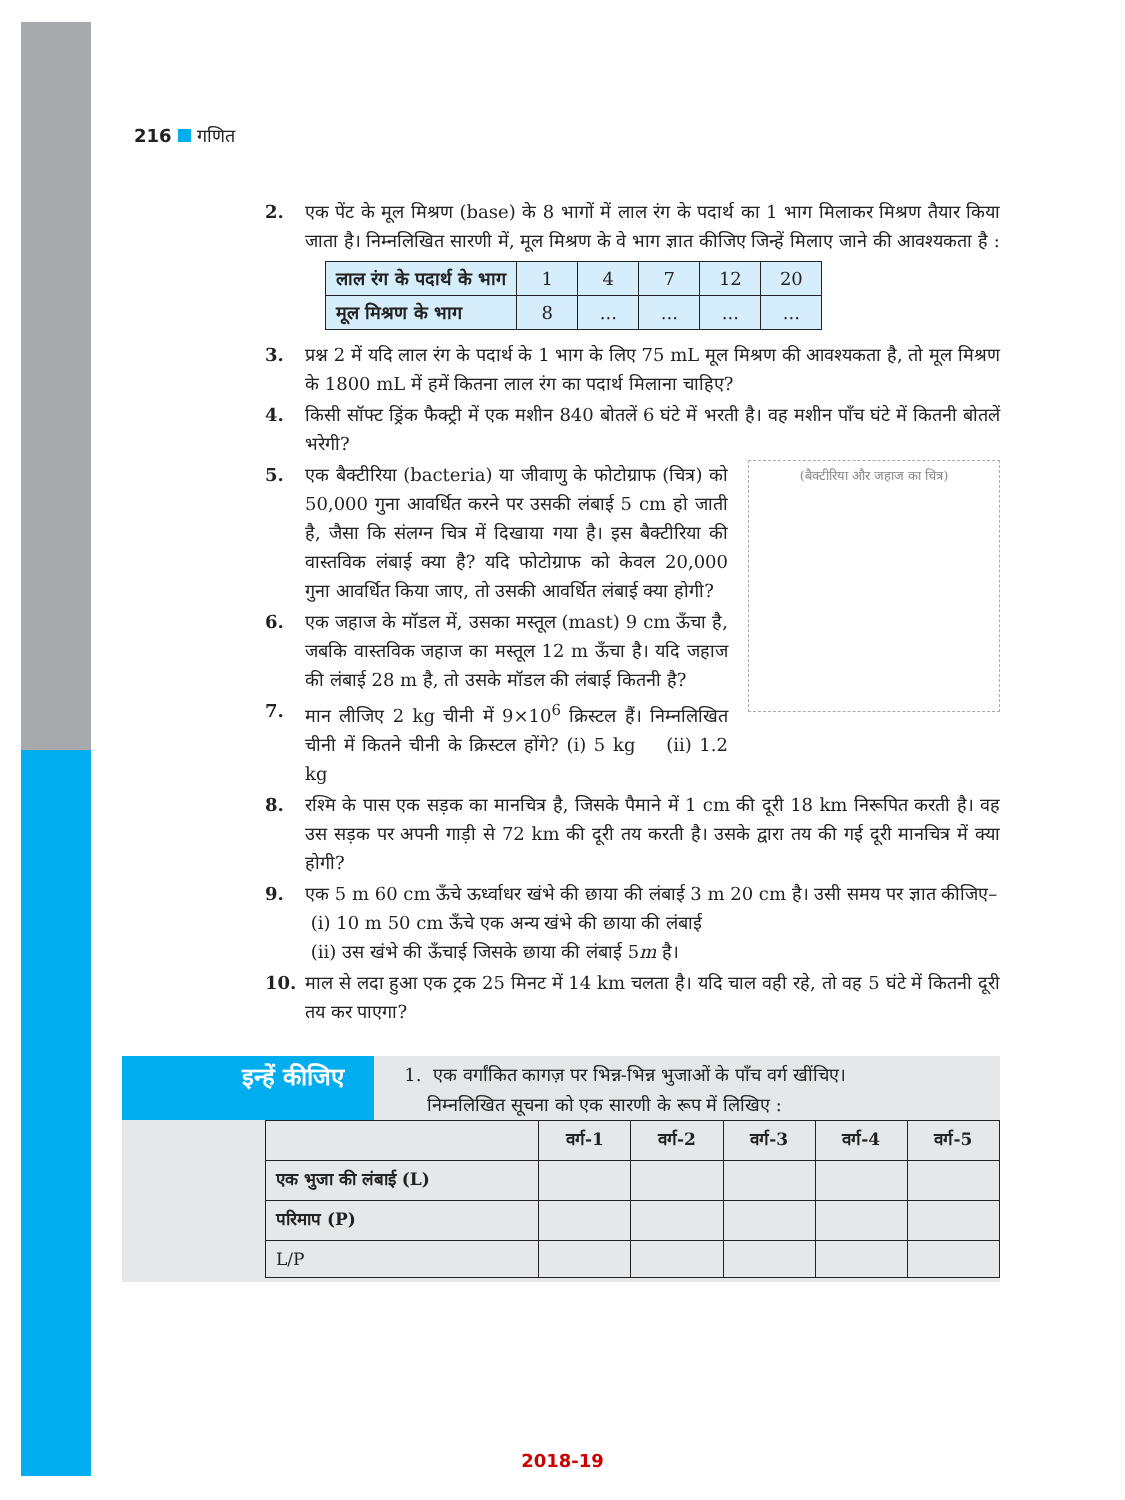216 गणित
2. एक पेंट के मूल मिश्रण (base) के 8 भागों में लाल रंग के पदार्थ का 1 भाग मिलाकर मिश्रण तैयार किया जाता है। निम्नलिखित सारणी में, मूल मिश्रण के वे भाग ज्ञात कीजिए जिन्हें मिलाए जाने की आवश्यकता है :
| लाल रंग के पदार्थ के भाग | 1 | 4 | 7 | 12 | 20 |
| मूल मिश्रण के भाग | 8 | ... | ... | ... | ... |
3. प्रश्न 2 में यदि लाल रंग के पदार्थ के 1 भाग के लिए 75 mL मूल मिश्रण की आवश्यकता है, तो मूल मिश्रण के 1800 mL में हमें कितना लाल रंग का पदार्थ मिलाना चाहिए?
4. किसी सॉफ्ट ड्रिंक फैक्ट्री में एक मशीन 840 बोतलें 6 घंटे में भरती है। वह मशीन पाँच घंटे में कितनी बोतलें भरेगी?
(बैक्टीरिया और जहाज का चित्र)
5. एक बैक्टीरिया (bacteria) या जीवाणु के फोटोग्राफ (चित्र) को 50,000 गुना आवर्धित करने पर उसकी लंबाई 5 cm हो जाती है, जैसा कि संलग्न चित्र में दिखाया गया है। इस बैक्टीरिया की वास्तविक लंबाई क्या है? यदि फोटोग्राफ को केवल 20,000 गुना आवर्धित किया जाए, तो उसकी आवर्धित लंबाई क्या होगी?
6. एक जहाज के मॉडल में, उसका मस्तूल (mast) 9 cm ऊँचा है, जबकि वास्तविक जहाज का मस्तूल 12 m ऊँचा है। यदि जहाज की लंबाई 28 m है, तो उसके मॉडल की लंबाई कितनी है?
7. मान लीजिए 2 kg चीनी में 9×10<sup>6</sup> क्रिस्टल हैं। निम्नलिखित चीनी में कितने चीनी के क्रिस्टल होंगे? (i) 5 kg (ii) 1.2 kg
8. रश्मि के पास एक सड़क का मानचित्र है, जिसके पैमाने में 1 cm की दूरी 18 km निरूपित करती है। वह उस सड़क पर अपनी गाड़ी से 72 km की दूरी तय करती है। उसके द्वारा तय की गई दूरी मानचित्र में क्या होगी?
9. एक 5 m 60 cm ऊँचे ऊर्ध्वाधर खंभे की छाया की लंबाई 3 m 20 cm है। उसी समय पर ज्ञात कीजिए–
(i) 10 m 50 cm ऊँचे एक अन्य खंभे की छाया की लंबाई
(ii) उस खंभे की ऊँचाई जिसके छाया की लंबाई 5m है।
10. माल से लदा हुआ एक ट्रक 25 मिनट में 14 km चलता है। यदि चाल वही रहे, तो वह 5 घंटे में कितनी दूरी तय कर पाएगा?
इन्हें कीजिए
1. एक वर्गांकित कागज़ पर भिन्न-भिन्न भुजाओं के पाँच वर्ग खींचिए।
निम्नलिखित सूचना को एक सारणी के रूप में लिखिए :
| | वर्ग-1 | वर्ग-2 | वर्ग-3 | वर्ग-4 | वर्ग-5 |
| --- | --- | --- | --- | --- | --- |
| एक भुजा की लंबाई (L) | | | | | |
| परिमाप (P) | | | | | |
| L/P | | | | | |
2018-19